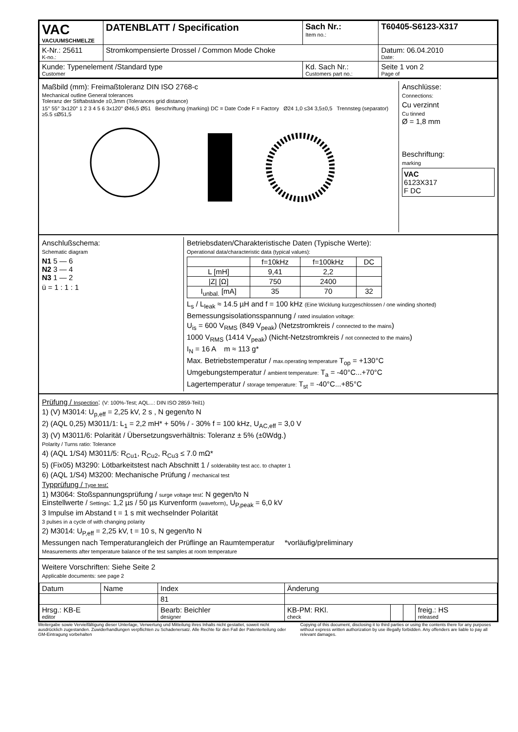| VAC VACUUMSCHMELZE | DATENBLATT / Specification | Sach Nr.: Item no.: | T60405-S6123-X317 |
| K-Nr.: 25611 K-no.: | Stromkompensierte Drossel / Common Mode Choke | | Datum: 06.04.2010 Date: |
| Kunde: Typenelement /Standard type Customer | | Kd. Sach Nr.: Customers part no.: | Seite 1 von 2 Page of |
Maßbild (mm): Freimaßtoleranz DIN ISO 2768-c
Mechanical outline General tolerances
Toleranz der Stiftabstände ±0,3mm (Tolerances grid distance)
15° 55° 3x120° 1 2 3 4 5 6 3x120° Ø46,5 Ø51 Beschriftung (marking) DC = Date Code F = Factory Ø24 1,0 ≤34 3,5±0,5 Trennsteg (separator) ≥5.5 ≤Ø51,5
Anschlüsse:
Connections:
Cu verzinnt
Cu tinned
Ø = 1,8 mm
Beschriftung:
marking
VAC
6123X317
F DC
Anschlußschema:
Schematic diagram
N1 5 — 6
N2 3 — 4
N3 1 — 2
ü = 1 : 1 : 1
Betriebsdaten/Charakteristische Daten (Typische Werte):
Operational data/characteristic data (typical values):
| | f=10kHz | f=100kHz | DC |
| L [mH] | 9,41 | 2,2 | |
| /Z/ [Ω] | 750 | 2400 | |
| I<sub>unbal.</sub> [mA] | 35 | 70 | 32 |
L<sub>s</sub> / L<sub>leak</sub> ≈ 14.5 µH and f = 100 kHz (Eine Wicklung kurzgeschlossen / one winding shorted)
Bemessungsisolationsspannung / rated insulation voltage:
U<sub>is</sub> = 600 V<sub>RMS</sub> (849 V<sub>peak</sub>) (Netzstromkreis / connected to the mains)
1000 V<sub>RMS</sub> (1414 V<sub>peak</sub>) (Nicht-Netzstromkreis / not connected to the mains)
I<sub>N</sub> = 16 A m ≈ 113 g*
Max. Betriebstemperatur / max.operating temperature T<sub>op</sub> = +130°C
Umgebungstemperatur / ambient temperature: T<sub>a</sub> = -40°C...+70°C
Lagertemperatur / storage temperature: T<sub>st</sub> = -40°C...+85°C
Prüfung / Inspection: (V: 100%-Test; AQL...: DIN ISO 2859-Teil1)
1) (V) M3014: U<sub>p,eff</sub> = 2,25 kV, 2 s , N gegen/to N
2) (AQL 0,25) M3011/1: L<sub>1</sub> = 2,2 mH* + 50% / - 30% f = 100 kHz, U<sub>AC,eff</sub> = 3,0 V
3) (V) M3011/6: Polarität / Übersetzungsverhältnis: Toleranz ± 5% (±0Wdg.)
Polarity / Turns ratio: Tolerance
4) (AQL 1/S4) M3011/5: R<sub>Cu1</sub>, R<sub>Cu2</sub>, R<sub>Cu3</sub> ≤ 7.0 mΩ*
5) (Fix05) M3290: Lötbarkeitstest nach Abschnitt 1 / solderability test acc. to chapter 1
6) (AQL 1/S4) M3200: Mechanische Prüfung / mechanical test
Typprüfung / Type test:
1) M3064: Stoßspannungsprüfung / surge voltage test: N gegen/to N
Einstellwerte / Settings: 1,2 µs / 50 µs Kurvenform (waveform), U<sub>P,peak</sub> = 6,0 kV
3 Impulse im Abstand t = 1 s mit wechselnder Polarität
3 pulses in a cycle of with changing polarity
2) M3014: U<sub>P,eff</sub> = 2,25 kV, t = 10 s, N gegen/to N
Messungen nach Temperaturangleich der Prüflinge an Raumtemperatur *vorläufig/preliminary
Measurements after temperature balance of the test samples at room temperature
Weitere Vorschriften: Siehe Seite 2
Applicable documents: see page 2
| Datum | Name | Index | Änderung | | | | |
| | | 81 | | | | | |
| Hrsg.: KB-E editor | | Bearb: Beichler designer | | KB-PM: RKl. check | | | freig.: HS released |
Weitergabe sowie Vervielfältigung dieser Unterlage, Verwertung und Mitteilung ihres Inhalts nicht gestattet, soweit nicht ausdrücklich zugestanden. Zuwiderhandlungen verpflichten zu Schadenersatz. Alle Rechte für den Fall der Patenterteilung oder GM-Eintragung vorbehalten
Copying of this document, disclosing it to third parties or using the contents there for any purposes without express written authorization by use illegally forbidden. Any offenders are liable to pay all relevant damages.